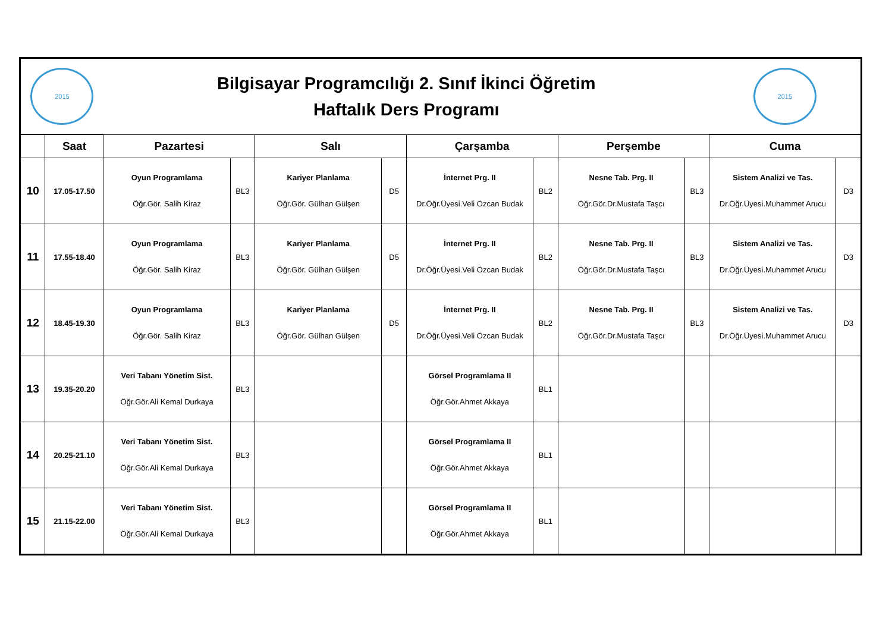| 2015 | | Bilgisayar Programcılığı 2. Sınıf İkinci Öğretim Haftalık Ders Programı | | | | | | | | 2015 | |
| | Saat | Pazartesi | | Salı | | Çarşamba | | Perşembe | | Cuma | |
| 10 | 17.05-17.50 | Oyun Programlama Öğr.Gör. Salih Kiraz | BL3 | Kariyer Planlama Öğr.Gör. Gülhan Gülşen | D5 | İnternet Prg. II Dr.Öğr.Üyesi.Veli Özcan Budak | BL2 | Nesne Tab. Prg. II Öğr.Gör.Dr.Mustafa Taşcı | BL3 | Sistem Analizi ve Tas. Dr.Öğr.Üyesi.Muhammet Arucu | D3 |
| 11 | 17.55-18.40 | Oyun Programlama Öğr.Gör. Salih Kiraz | BL3 | Kariyer Planlama Öğr.Gör. Gülhan Gülşen | D5 | İnternet Prg. II Dr.Öğr.Üyesi.Veli Özcan Budak | BL2 | Nesne Tab. Prg. II Öğr.Gör.Dr.Mustafa Taşcı | BL3 | Sistem Analizi ve Tas. Dr.Öğr.Üyesi.Muhammet Arucu | D3 |
| 12 | 18.45-19.30 | Oyun Programlama Öğr.Gör. Salih Kiraz | BL3 | Kariyer Planlama Öğr.Gör. Gülhan Gülşen | D5 | İnternet Prg. II Dr.Öğr.Üyesi.Veli Özcan Budak | BL2 | Nesne Tab. Prg. II Öğr.Gör.Dr.Mustafa Taşcı | BL3 | Sistem Analizi ve Tas. Dr.Öğr.Üyesi.Muhammet Arucu | D3 |
| 13 | 19.35-20.20 | Veri Tabanı Yönetim Sist. Öğr.Gör.Ali Kemal Durkaya | BL3 | | | Görsel Programlama II Öğr.Gör.Ahmet Akkaya | BL1 | | | | |
| 14 | 20.25-21.10 | Veri Tabanı Yönetim Sist. Öğr.Gör.Ali Kemal Durkaya | BL3 | | | Görsel Programlama II Öğr.Gör.Ahmet Akkaya | BL1 | | | | |
| 15 | 21.15-22.00 | Veri Tabanı Yönetim Sist. Öğr.Gör.Ali Kemal Durkaya | BL3 | | | Görsel Programlama II Öğr.Gör.Ahmet Akkaya | BL1 | | | | |